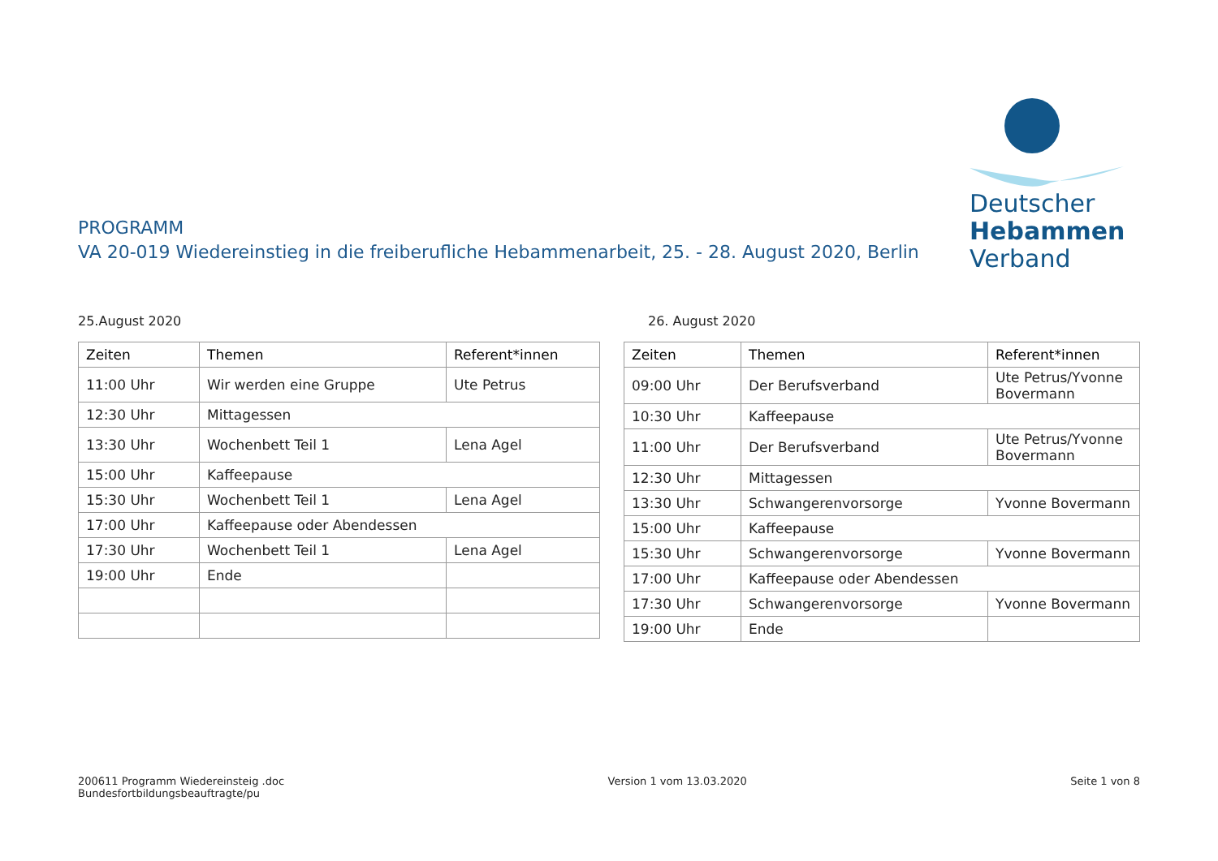PROGRAMM
VA 20-019 Wiedereinstieg in die freiberufliche Hebammenarbeit, 25. - 28. August 2020, Berlin
Deutscher
Hebammen
Verband
25.August 2020
| Zeiten | Themen | Referent*innen |
| --- | --- | --- |
| 11:00 Uhr | Wir werden eine Gruppe | Ute Petrus |
| 12:30 Uhr | Mittagessen | |
| 13:30 Uhr | Wochenbett Teil 1 | Lena Agel |
| 15:00 Uhr | Kaffeepause | |
| 15:30 Uhr | Wochenbett Teil 1 | Lena Agel |
| 17:00 Uhr | Kaffeepause oder Abendessen | |
| 17:30 Uhr | Wochenbett Teil 1 | Lena Agel |
| 19:00 Uhr | Ende | |
26. August 2020
| Zeiten | Themen | Referent*innen |
| --- | --- | --- |
| 09:00 Uhr | Der Berufsverband | Ute Petrus/Yvonne Bovermann |
| 10:30 Uhr | Kaffeepause | |
| 11:00 Uhr | Der Berufsverband | Ute Petrus/Yvonne Bovermann |
| 12:30 Uhr | Mittagessen | |
| 13:30 Uhr | Schwangerenvorsorge | Yvonne Bovermann |
| 15:00 Uhr | Kaffeepause | |
| 15:30 Uhr | Schwangerenvorsorge | Yvonne Bovermann |
| 17:00 Uhr | Kaffeepause oder Abendessen | |
| 17:30 Uhr | Schwangerenvorsorge | Yvonne Bovermann |
| 19:00 Uhr | Ende | |
200611 Programm Wiedereinsteig .doc
Bundesfortbildungsbeauftragte/pu
Version 1 vom 13.03.2020 Seite 1 von 8